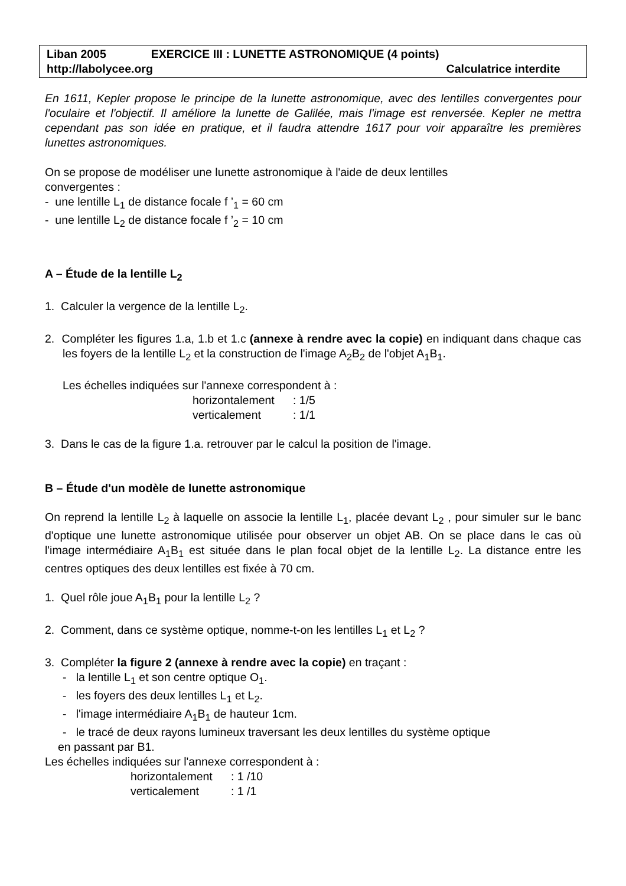Liban 2005 EXERCICE III : LUNETTE ASTRONOMIQUE (4 points)
http://labolycee.org Calculatrice interdite
En 1611, Kepler propose le principe de la lunette astronomique, avec des lentilles convergentes pour l'oculaire et l'objectif. Il améliore la lunette de Galilée, mais l'image est renversée. Kepler ne mettra cependant pas son idée en pratique, et il faudra attendre 1617 pour voir apparaître les premières lunettes astronomiques.
On se propose de modéliser une lunette astronomique à l'aide de deux lentilles
convergentes :
- une lentille L<sub>1</sub> de distance focale f ’<sub>1</sub> = 60 cm
- une lentille L<sub>2</sub> de distance focale f ’<sub>2</sub> = 10 cm
A – Étude de la lentille L<sub>2</sub>
1. Calculer la vergence de la lentille L<sub>2</sub>.
2. Compléter les figures 1.a, 1.b et 1.c (annexe à rendre avec la copie) en indiquant dans chaque cas les foyers de la lentille L<sub>2</sub> et la construction de l'image A<sub>2</sub>B<sub>2</sub> de l'objet A<sub>1</sub>B<sub>1</sub>.
Les échelles indiquées sur l'annexe correspondent à :
horizontalement: 1/5 verticalement: 1/1
3. Dans le cas de la figure 1.a. retrouver par le calcul la position de l'image.
B – Étude d'un modèle de lunette astronomique
On reprend la lentille L<sub>2</sub> à laquelle on associe la lentille L<sub>1</sub>, placée devant L<sub>2</sub> , pour simuler sur le banc d'optique une lunette astronomique utilisée pour observer un objet AB. On se place dans le cas où l'image intermédiaire A<sub>1</sub>B<sub>1</sub> est située dans le plan focal objet de la lentille L<sub>2</sub>. La distance entre les centres optiques des deux lentilles est fixée à 70 cm.
1. Quel rôle joue A<sub>1</sub>B<sub>1</sub> pour la lentille L<sub>2</sub> ?
2. Comment, dans ce système optique, nomme-t-on les lentilles L<sub>1</sub> et L<sub>2</sub> ?
3. Compléter la figure 2 (annexe à rendre avec la copie) en traçant :
- la lentille L<sub>1</sub> et son centre optique O<sub>1</sub>.
- les foyers des deux lentilles L<sub>1</sub> et L<sub>2</sub>.
- l'image intermédiaire A<sub>1</sub>B<sub>1</sub> de hauteur 1cm.
- le tracé de deux rayons lumineux traversant les deux lentilles du système optique
en passant par B1.
Les échelles indiquées sur l'annexe correspondent à :
horizontalement: 1 /10 verticalement: 1 /1